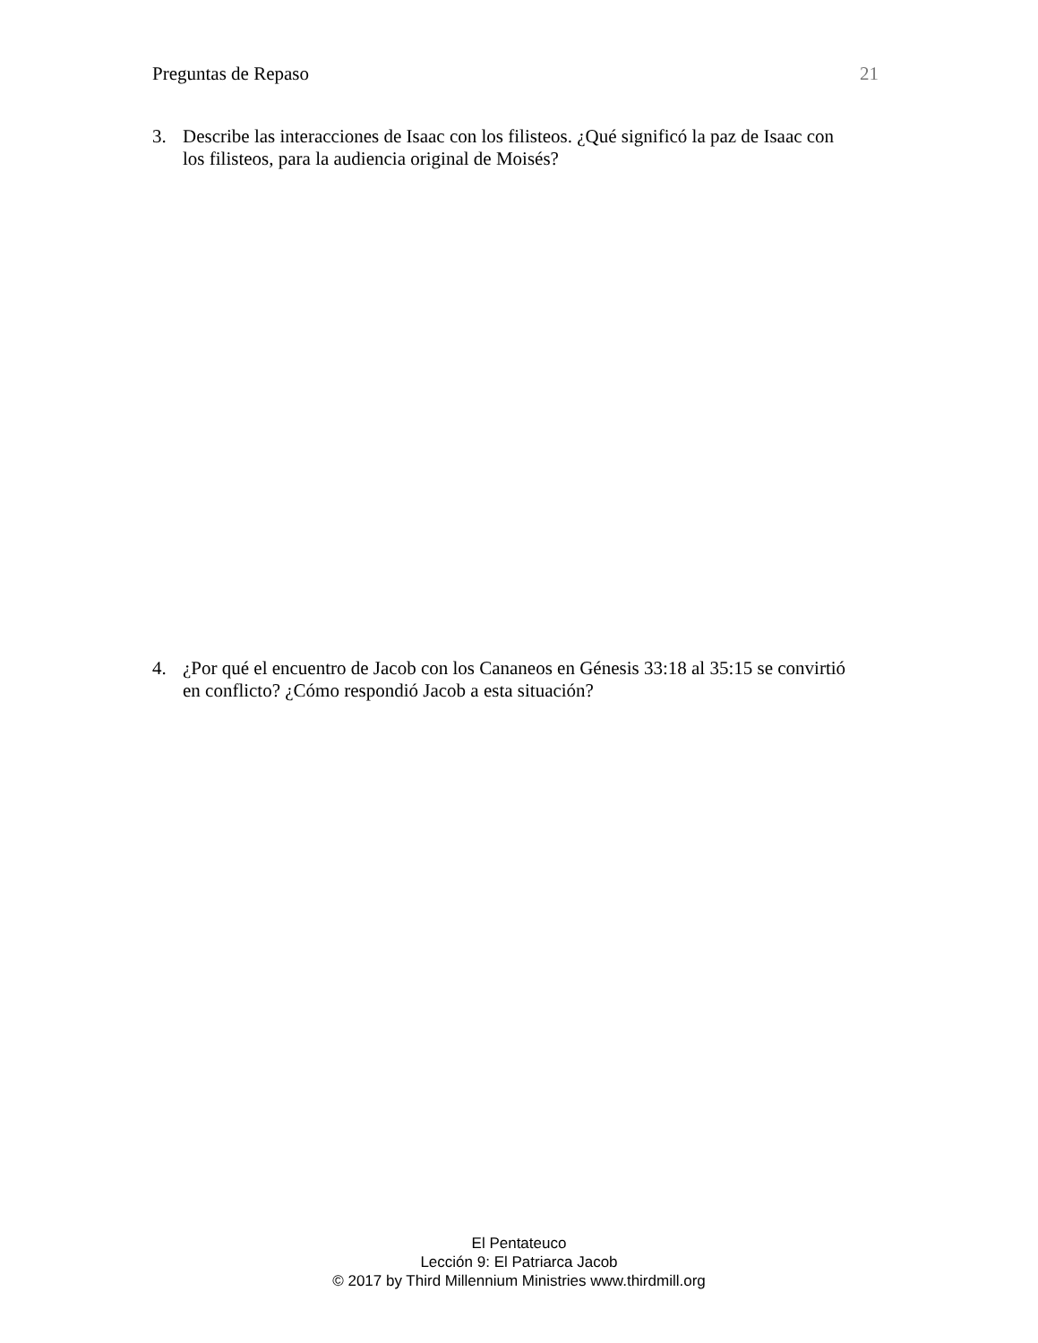Preguntas de Repaso 21
3. Describe las interacciones de Isaac con los filisteos. ¿Qué significó la paz de Isaac con los filisteos, para la audiencia original de Moisés?
4. ¿Por qué el encuentro de Jacob con los Cananeos en Génesis 33:18 al 35:15 se convirtió en conflicto? ¿Cómo respondió Jacob a esta situación?
El Pentateuco
Lección 9: El Patriarca Jacob
© 2017 by Third Millennium Ministries www.thirdmill.org